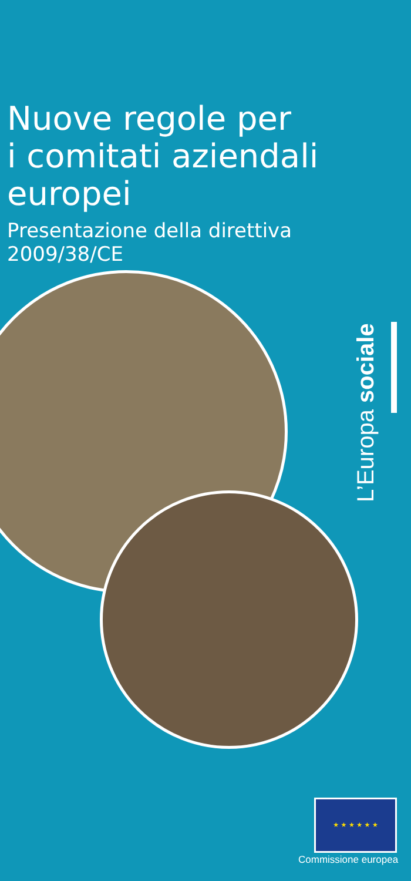Nuove regole per
i comitati aziendali
europei
Presentazione della direttiva 2009/38/CE
L’Europa sociale
★ ★ ★ ★ ★ ★
Commissione europea